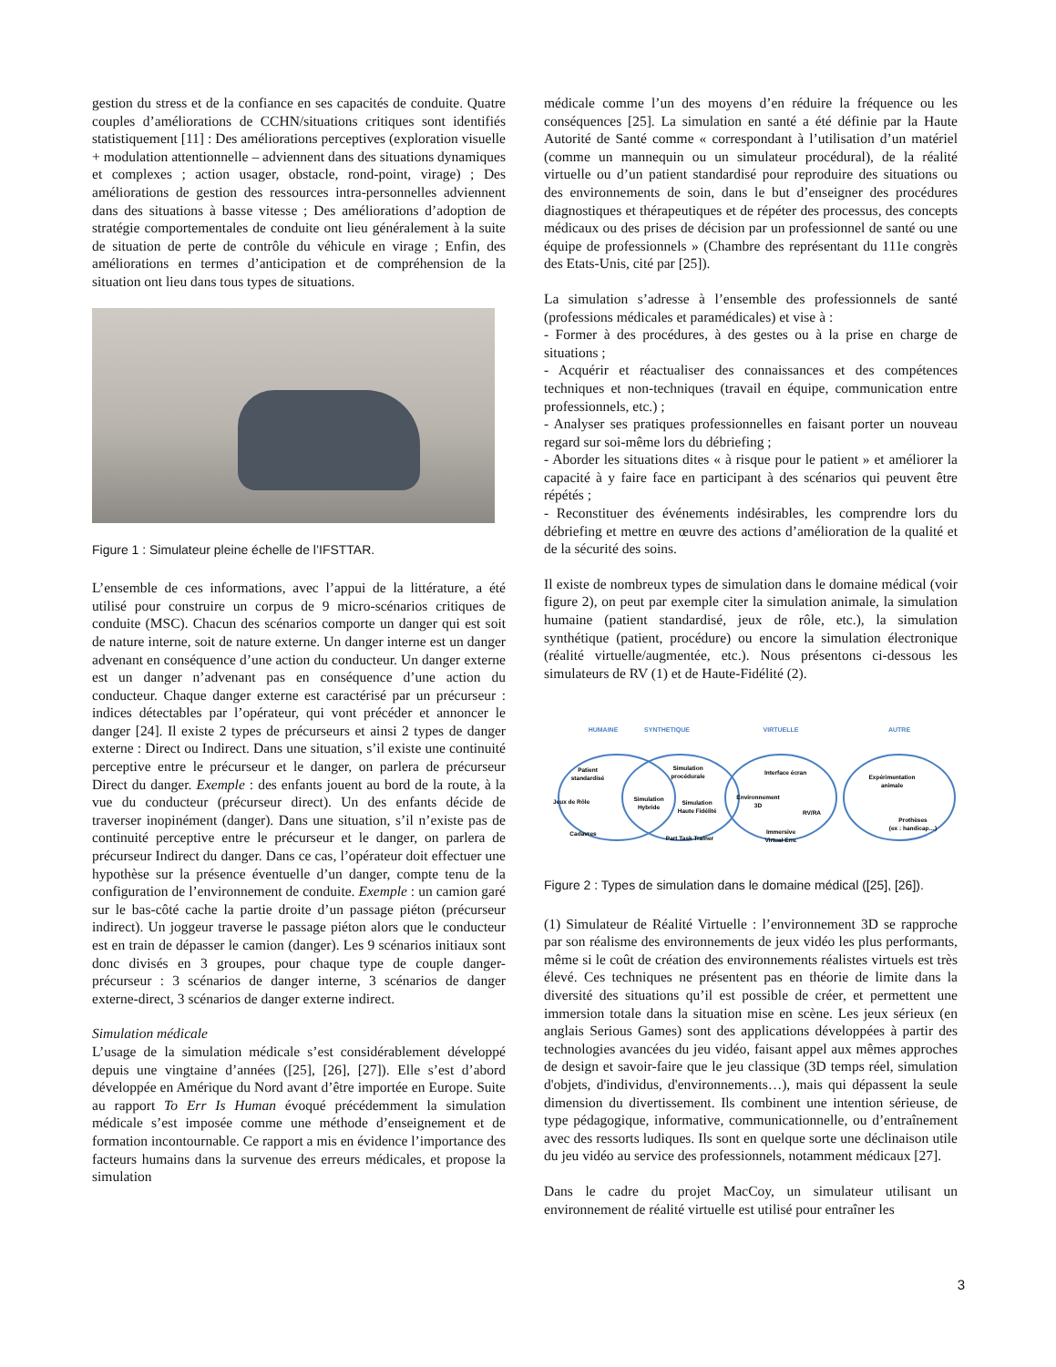gestion du stress et de la confiance en ses capacités de conduite. Quatre couples d’améliorations de CCHN/situations critiques sont identifiés statistiquement [11] : Des améliorations perceptives (exploration visuelle + modulation attentionnelle – adviennent dans des situations dynamiques et complexes ; action usager, obstacle, rond-point, virage) ; Des améliorations de gestion des ressources intra-personnelles adviennent dans des situations à basse vitesse ; Des améliorations d’adoption de stratégie comportementales de conduite ont lieu généralement à la suite de situation de perte de contrôle du véhicule en virage ; Enfin, des améliorations en termes d’anticipation et de compréhension de la situation ont lieu dans tous types de situations.
Figure 1 : Simulateur pleine échelle de l’IFSTTAR.
L’ensemble de ces informations, avec l’appui de la littérature, a été utilisé pour construire un corpus de 9 micro-scénarios critiques de conduite (MSC). Chacun des scénarios comporte un danger qui est soit de nature interne, soit de nature externe. Un danger interne est un danger advenant en conséquence d’une action du conducteur. Un danger externe est un danger n’advenant pas en conséquence d’une action du conducteur. Chaque danger externe est caractérisé par un précurseur : indices détectables par l’opérateur, qui vont précéder et annoncer le danger [24]. Il existe 2 types de précurseurs et ainsi 2 types de danger externe : Direct ou Indirect. Dans une situation, s’il existe une continuité perceptive entre le précurseur et le danger, on parlera de précurseur Direct du danger. Exemple : des enfants jouent au bord de la route, à la vue du conducteur (précurseur direct). Un des enfants décide de traverser inopinément (danger). Dans une situation, s’il n’existe pas de continuité perceptive entre le précurseur et le danger, on parlera de précurseur Indirect du danger. Dans ce cas, l’opérateur doit effectuer une hypothèse sur la présence éventuelle d’un danger, compte tenu de la configuration de l’environnement de conduite. Exemple : un camion garé sur le bas-côté cache la partie droite d’un passage piéton (précurseur indirect). Un joggeur traverse le passage piéton alors que le conducteur est en train de dépasser le camion (danger). Les 9 scénarios initiaux sont donc divisés en 3 groupes, pour chaque type de couple danger-précurseur : 3 scénarios de danger interne, 3 scénarios de danger externe-direct, 3 scénarios de danger externe indirect.
Simulation médicale
L’usage de la simulation médicale s’est considérablement développé depuis une vingtaine d’années ([25], [26], [27]). Elle s’est d’abord développée en Amérique du Nord avant d’être importée en Europe. Suite au rapport To Err Is Human évoqué précédemment la simulation médicale s’est imposée comme une méthode d’enseignement et de formation incontournable. Ce rapport a mis en évidence l’importance des facteurs humains dans la survenue des erreurs médicales, et propose la simulation
médicale comme l’un des moyens d’en réduire la fréquence ou les conséquences [25]. La simulation en santé a été définie par la Haute Autorité de Santé comme « correspondant à l’utilisation d’un matériel (comme un mannequin ou un simulateur procédural), de la réalité virtuelle ou d’un patient standardisé pour reproduire des situations ou des environnements de soin, dans le but d’enseigner des procédures diagnostiques et thérapeutiques et de répéter des processus, des concepts médicaux ou des prises de décision par un professionnel de santé ou une équipe de professionnels » (Chambre des représentant du 111e congrès des Etats-Unis, cité par [25]).
La simulation s’adresse à l’ensemble des professionnels de santé (professions médicales et paramédicales) et vise à :
- Former à des procédures, à des gestes ou à la prise en charge de situations ;
- Acquérir et réactualiser des connaissances et des compétences techniques et non-techniques (travail en équipe, communication entre professionnels, etc.) ;
- Analyser ses pratiques professionnelles en faisant porter un nouveau regard sur soi-même lors du débriefing ;
- Aborder les situations dites « à risque pour le patient » et améliorer la capacité à y faire face en participant à des scénarios qui peuvent être répétés ;
- Reconstituer des événements indésirables, les comprendre lors du débriefing et mettre en œuvre des actions d’amélioration de la qualité et de la sécurité des soins.
Il existe de nombreux types de simulation dans le domaine médical (voir figure 2), on peut par exemple citer la simulation animale, la simulation humaine (patient standardisé, jeux de rôle, etc.), la simulation synthétique (patient, procédure) ou encore la simulation électronique (réalité virtuelle/augmentée, etc.). Nous présentons ci-dessous les simulateurs de RV (1) et de Haute-Fidélité (2).
HUMAINE
SYNTHETIQUE
VIRTUELLE
AUTRE
Patient
standardisé
Jeux de Rôle
Cadavres
Simulation
Hybride
Simulation
procédurale
Simulation
Haute Fidélité
Part Task Trainer
Interface écran
Environnement
3D
RV/RA
Immersive
Virtual Env.
Expérimentation
animale
Prothèses
(ex : handicap…)
Figure 2 : Types de simulation dans le domaine médical ([25], [26]).
(1) Simulateur de Réalité Virtuelle : l’environnement 3D se rapproche par son réalisme des environnements de jeux vidéo les plus performants, même si le coût de création des environnements réalistes virtuels est très élevé. Ces techniques ne présentent pas en théorie de limite dans la diversité des situations qu’il est possible de créer, et permettent une immersion totale dans la situation mise en scène. Les jeux sérieux (en anglais Serious Games) sont des applications développées à partir des technologies avancées du jeu vidéo, faisant appel aux mêmes approches de design et savoir-faire que le jeu classique (3D temps réel, simulation d'objets, d'individus, d'environnements…), mais qui dépassent la seule dimension du divertissement. Ils combinent une intention sérieuse, de type pédagogique, informative, communicationnelle, ou d’entraînement avec des ressorts ludiques. Ils sont en quelque sorte une déclinaison utile du jeu vidéo au service des professionnels, notamment médicaux [27].
Dans le cadre du projet MacCoy, un simulateur utilisant un environnement de réalité virtuelle est utilisé pour entraîner les
3